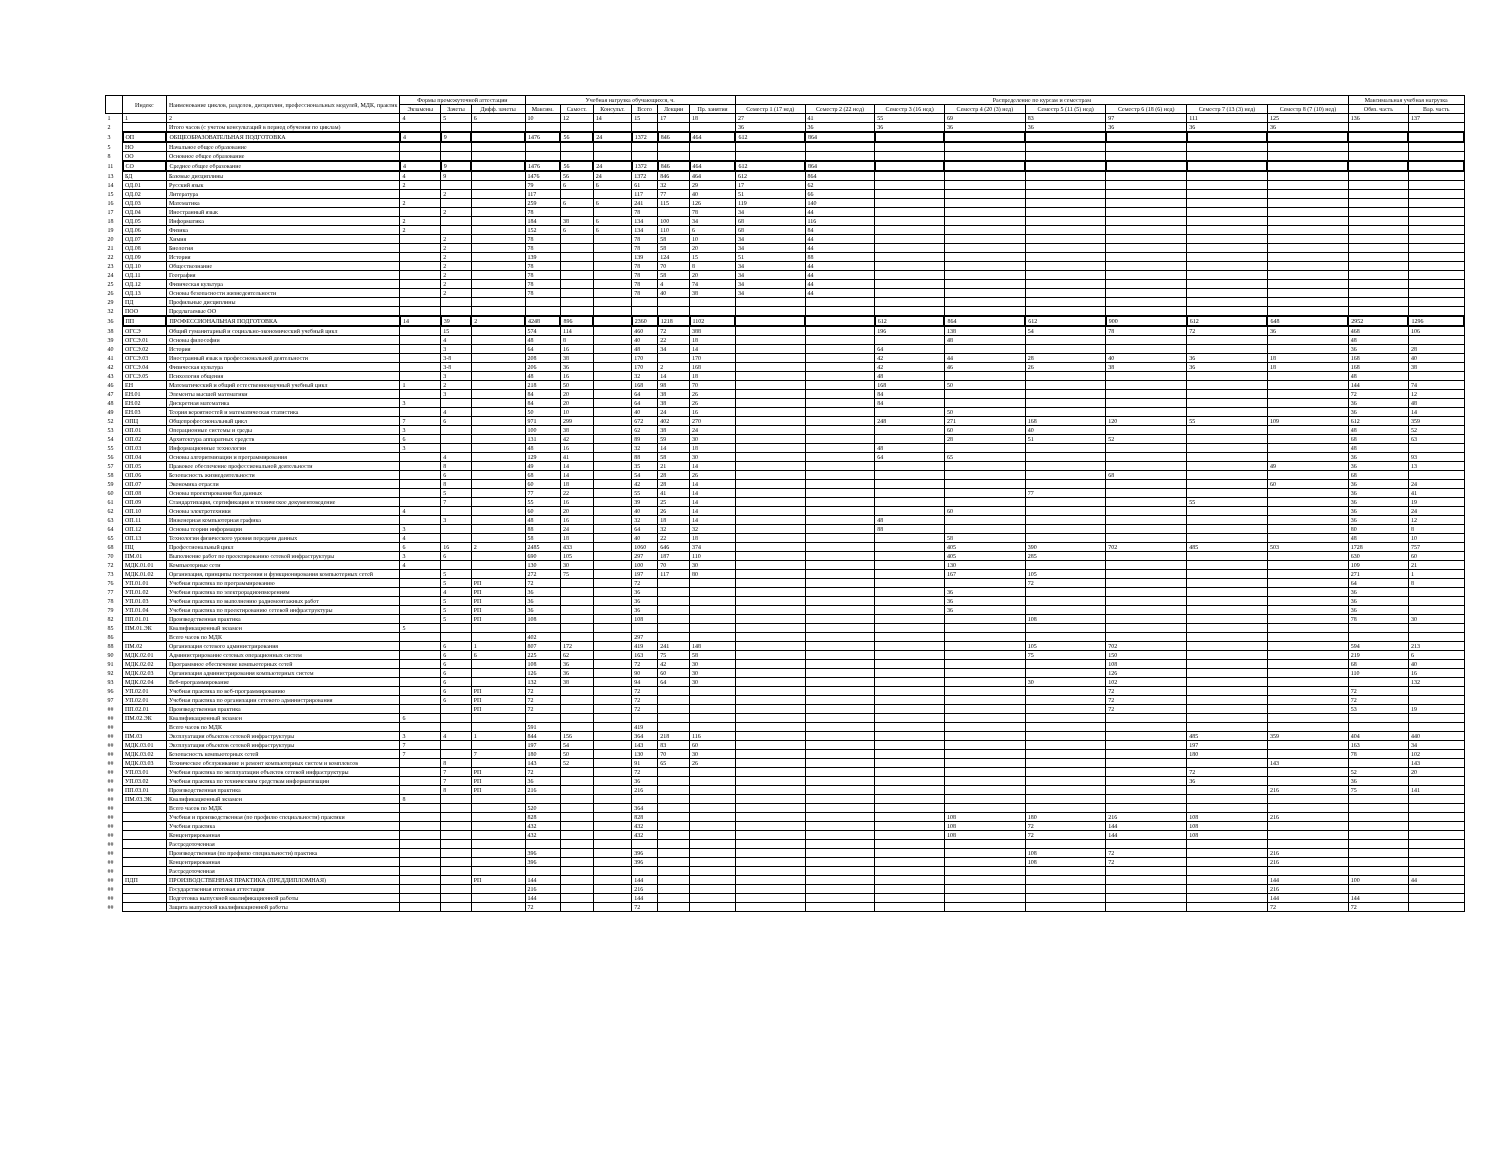| | Индекс | Наименование циклов, разделов, дисциплин, профессиональных модулей, МДК, практик | Формы промежуточной аттестации | | | Учебная нагрузка обучающихся, ч. | | | | | | Распределение по курсам и семестрам | | | | | | | | Максимальная учебная нагрузка | |
| --- | --- | --- | --- | --- | --- | --- | --- | --- | --- | --- | --- | --- | --- | --- | --- | --- | --- | --- | --- | --- | --- |
| | | | Экзамены | Зачеты | Дифф. зачеты | Максим. | Самост. | Консульт. | Всего | Лекции | Пр. занятия | Семестр 1 (17 нед) | Семестр 2 (22 нед) | Семестр 3 (16 нед) | Семестр 4 (20 (3) нед) | Семестр 5 (11 (5) нед) | Семестр 6 (18 (6) нед) | Семестр 7 (13 (3) нед) | Семестр 8 (7 (10) нед) | Обяз. часть | Вар. часть |
| 1 | 1 | 2 | 4 | 5 | 6 | 10 | 12 | 14 | 15 | 17 | 18 | 27 | 41 | 55 | 69 | 83 | 97 | 111 | 125 | 136 | 137 |
| 2 | | Итого часов (с учетом консультаций в период обучения по циклам) | | | | | | | | | | 36 | 36 | 36 | 36 | 36 | 36 | 36 | 36 | | |
| 3 | ОП | ОБЩЕОБРАЗОВАТЕЛЬНАЯ ПОДГОТОВКА | 4 | 9 | | 1476 | 56 | 24 | 1372 | 846 | 464 | 612 | 864 | | | | | | | | |
| 5 | НО | Начальное общее образование | | | | | | | | | | | | | | | | | | | |
| 8 | ОО | Основное общее образование | | | | | | | | | | | | | | | | | | | |
| 11 | СО | Среднее общее образование | 4 | 9 | | 1476 | 56 | 24 | 1372 | 846 | 464 | 612 | 864 | | | | | | | | |
| 13 | БД | Базовые дисциплины | 4 | 9 | | 1476 | 56 | 24 | 1372 | 846 | 464 | 612 | 864 | | | | | | | | |
| 14 | ОД.01 | Русский язык | 2 | | | 79 | 6 | 6 | 61 | 32 | 29 | 17 | 62 | | | | | | | | |
| 15 | ОД.02 | Литература | | 2 | | 117 | | | 117 | 77 | 40 | 51 | 66 | | | | | | | | |
| 16 | ОД.03 | Математика | 2 | | | 259 | 6 | 6 | 241 | 115 | 126 | 119 | 140 | | | | | | | | |
| 17 | ОД.04 | Иностранный язык | | 2 | | 78 | | | 78 | | 78 | 34 | 44 | | | | | | | | |
| 18 | ОД.05 | Информатика | 2 | | | 184 | 38 | 6 | 134 | 100 | 34 | 68 | 116 | | | | | | | | |
| 19 | ОД.06 | Физика | 2 | | | 152 | 6 | 6 | 134 | 110 | 6 | 68 | 84 | | | | | | | | |
| 20 | ОД.07 | Химия | | 2 | | 78 | | | 78 | 58 | 10 | 34 | 44 | | | | | | | | |
| 21 | ОД.08 | Биология | | 2 | | 78 | | | 78 | 58 | 20 | 34 | 44 | | | | | | | | |
| 22 | ОД.09 | История | | 2 | | 139 | | | 139 | 124 | 15 | 51 | 88 | | | | | | | | |
| 23 | ОД.10 | Обществознание | | 2 | | 78 | | | 78 | 70 | 8 | 34 | 44 | | | | | | | | |
| 24 | ОД.11 | География | | 2 | | 78 | | | 78 | 58 | 20 | 34 | 44 | | | | | | | | |
| 25 | ОД.12 | Физическая культура | | 2 | | 78 | | | 78 | 4 | 74 | 34 | 44 | | | | | | | | |
| 26 | ОД.13 | Основы безопасности жизнедеятельности | | 2 | | 78 | | | 78 | 40 | 38 | 34 | 44 | | | | | | | | |
| 29 | ПД | Профильные дисциплины | | | | | | | | | | | | | | | | | | | |
| 32 | ПОО | Предлагаемые ОО | | | | | | | | | | | | | | | | | | | |
| 36 | ПП | ПРОФЕССИОНАЛЬНАЯ ПОДГОТОВКА | 14 | 39 | 2 | 4248 | 896 | | 2360 | 1218 | 1102 | | | 612 | 864 | 612 | 900 | 612 | 648 | 2952 | 1296 |
| 38 | ОГСЭ | Общий гуманитарный и социально-экономический учебный цикл | | 15 | | 574 | 114 | | 460 | 72 | 388 | | | 196 | 138 | 54 | 78 | 72 | 36 | 468 | 106 |
| 39 | ОГСЭ.01 | Основы философии | | 4 | | 48 | 8 | | 40 | 22 | 18 | | | | 48 | | | | | 48 | |
| 40 | ОГСЭ.02 | История | | 3 | | 64 | 16 | | 48 | 34 | 14 | | | 64 | | | | | | 36 | 28 |
| 41 | ОГСЭ.03 | Иностранный язык в профессиональной деятельности | | 3-8 | | 208 | 38 | | 170 | | 170 | | | 42 | 44 | 28 | 40 | 36 | 18 | 168 | 40 |
| 42 | ОГСЭ.04 | Физическая культура | | 3-8 | | 206 | 36 | | 170 | 2 | 168 | | | 42 | 46 | 26 | 38 | 36 | 18 | 168 | 38 |
| 43 | ОГСЭ.05 | Психология общения | | 3 | | 48 | 16 | | 32 | 14 | 18 | | | 48 | | | | | | 48 | |
| 46 | ЕН | Математический и общий естественнонаучный учебный цикл | 1 | 2 | | 218 | 50 | | 168 | 98 | 70 | | | 168 | 50 | | | | | 144 | 74 |
| 47 | ЕН.01 | Элементы высшей математики | | 3 | | 84 | 20 | | 64 | 38 | 26 | | | 84 | | | | | | 72 | 12 |
| 48 | ЕН.02 | Дискретная математика | 3 | | | 84 | 20 | | 64 | 38 | 26 | | | 84 | | | | | | 36 | 48 |
| 49 | ЕН.03 | Теория вероятностей и математическая статистика | | 4 | | 50 | 10 | | 40 | 24 | 16 | | | | 50 | | | | | 36 | 14 |
| 52 | ОПЦ | Общепрофессиональный цикл | 7 | 6 | | 971 | 299 | | 672 | 402 | 270 | | | 248 | 271 | 168 | 120 | 55 | 109 | 612 | 359 |
| 53 | ОП.01 | Операционные системы и среды | 3 | | | 100 | 38 | | 62 | 38 | 24 | | | | 60 | 40 | | | | 48 | 52 |
| 54 | ОП.02 | Архитектура аппаратных средств | 6 | | | 131 | 42 | | 89 | 59 | 30 | | | | 28 | 51 | 52 | | | 68 | 63 |
| 55 | ОП.03 | Информационные технологии | 3 | | | 48 | 16 | | 32 | 14 | 18 | | | 48 | | | | | | 48 | |
| 56 | ОП.04 | Основы алгоритмизации и программирования | | 4 | | 129 | 41 | | 88 | 58 | 30 | | | 64 | 65 | | | | | 36 | 93 |
| 57 | ОП.05 | Правовое обеспечение профессиональной деятельности | | 8 | | 49 | 14 | | 35 | 21 | 14 | | | | | | | | 49 | 36 | 13 |
| 58 | ОП.06 | Безопасность жизнедеятельности | | 6 | | 68 | 14 | | 54 | 28 | 26 | | | | | | 68 | | | 68 | |
| 59 | ОП.07 | Экономика отрасли | | 8 | | 60 | 18 | | 42 | 28 | 14 | | | | | | | | 60 | 36 | 24 |
| 60 | ОП.08 | Основы проектирования баз данных | | 5 | | 77 | 22 | | 55 | 41 | 14 | | | | | 77 | | | | 36 | 41 |
| 61 | ОП.09 | Стандартизация, сертификация и техническое документоведение | | 7 | | 55 | 16 | | 39 | 25 | 14 | | | | | | | 55 | | 36 | 19 |
| 62 | ОП.10 | Основы электротехники | 4 | | | 60 | 20 | | 40 | 26 | 14 | | | | 60 | | | | | 36 | 24 |
| 63 | ОП.11 | Инженерная компьютерная графика | | 3 | | 48 | 16 | | 32 | 18 | 14 | | | 48 | | | | | | 36 | 12 |
| 64 | ОП.12 | Основы теории информации | 3 | | | 88 | 24 | | 64 | 32 | 32 | | | 88 | | | | | | 80 | 8 |
| 65 | ОП.13 | Технологии физического уровня передачи данных | 4 | | | 58 | 18 | | 40 | 22 | 18 | | | | 58 | | | | | 48 | 10 |
| 68 | ПЦ | Профессиональный цикл | 6 | 16 | 2 | 2485 | 433 | | 1060 | 646 | 374 | | | | 405 | 390 | 702 | 485 | 503 | 1728 | 757 |
| 70 | ПМ.01 | Выполнение работ по проектированию сетевой инфраструктуры | 3 | 6 | | 690 | 105 | | 297 | 187 | 110 | | | | 405 | 285 | | | | 630 | 60 |
| 72 | МДК.01.01 | Компьютерные сети | 4 | | | 130 | 30 | | 100 | 70 | 30 | | | | 130 | | | | | 109 | 21 |
| 73 | МДК.01.02 | Организация, принципы построения и функционирования компьютерных сетей | | 5 | | 272 | 75 | | 197 | 117 | 80 | | | | 167 | 105 | | | | 271 | 1 |
| 76 | УП.01.01 | Учебная практика по программированию | | 5 | РП | 72 | | | 72 | | | | | | | 72 | | | | 64 | 8 |
| 77 | УП.01.02 | Учебная практика по электрорадиоизмерениям | | 4 | РП | 36 | | | 36 | | | | | | 36 | | | | | 36 | |
| 78 | УП.01.03 | Учебная практика по выполнению радиомонтажных работ | | 5 | РП | 36 | | | 36 | | | | | | 36 | | | | | 36 | |
| 79 | УП.01.04 | Учебная практика по проектированию сетевой инфраструктуры | | 5 | РП | 36 | | | 36 | | | | | | 36 | | | | | 36 | |
| 82 | ПП.01.01 | Производственная практика | | 5 | РП | 108 | | | 108 | | | | | | | 108 | | | | 78 | 30 |
| 85 | ПМ.01.ЭК | Квалификационный экзамен | 5 | | | | | | | | | | | | | | | | | | |
| 86 | | Всего часов по МДК | | | | 402 | | | 297 | | | | | | | | | | | | |
| 88 | ПМ.02 | Организация сетевого администрирования | | 6 | 1 | 807 | 172 | | 419 | 241 | 148 | | | | | 105 | 702 | | | 594 | 213 |
| 90 | МДК.02.01 | Администрирование сетевых операционных систем | | 6 | 6 | 225 | 62 | | 163 | 75 | 58 | | | | | 75 | 150 | | | 219 | 6 |
| 91 | МДК.02.02 | Программное обеспечение компьютерных сетей | | 6 | | 108 | 36 | | 72 | 42 | 30 | | | | | | 108 | | | 68 | 40 |
| 92 | МДК.02.03 | Организация администрирования компьютерных систем | | 6 | | 126 | 36 | | 90 | 60 | 30 | | | | | | 126 | | | 110 | 16 |
| 93 | МДК.02.04 | Веб-программирование | | 6 | | 132 | 38 | | 94 | 64 | 30 | | | | | 30 | 102 | | | | 132 |
| 96 | УП.02.01 | Учебная практика по веб-программированию | | 6 | РП | 72 | | | 72 | | | | | | | | 72 | | | 72 | |
| 97 | УП.02.01 | Учебная практика по организации сетевого администрирования | | 6 | РП | 72 | | | 72 | | | | | | | | 72 | | | 72 | |
| ## | ПП.02.01 | Производственная практика | | | РП | 72 | | | 72 | | | | | | | | 72 | | | 53 | 19 |
| ## | ПМ.02.ЭК | Квалификационный экзамен | 6 | | | | | | | | | | | | | | | | | | |
| ## | | Всего часов по МДК | | | | 591 | | | 419 | | | | | | | | | | | | |
| ## | ПМ.03 | Эксплуатация объектов сетевой инфраструктуры | 3 | 4 | 1 | 844 | 156 | | 364 | 218 | 116 | | | | | | | 485 | 359 | 404 | 440 |
| ## | МДК.03.01 | Эксплуатация объектов сетевой инфраструктуры | 7 | | | 197 | 54 | | 143 | 83 | 60 | | | | | | | 197 | | 163 | 34 |
| ## | МДК.03.02 | Безопасность компьютерных сетей | 7 | | 7 | 180 | 50 | | 130 | 70 | 30 | | | | | | | 180 | | 78 | 102 |
| ## | МДК.03.03 | Техническое обслуживание и ремонт компьютерных систем и комплексов | | 8 | | 143 | 52 | | 91 | 65 | 26 | | | | | | | | 143 | | 143 |
| ## | УП.03.01 | Учебная практика по эксплуатации объектов сетевой инфраструктуры | | 7 | РП | 72 | | | 72 | | | | | | | | | 72 | | 52 | 20 |
| ## | УП.03.02 | Учебная практика по техническим средствам информатизации | | 7 | РП | 36 | | | 36 | | | | | | | | | 36 | | 36 | |
| ## | ПП.03.01 | Производственная практика | | 8 | РП | 216 | | | 216 | | | | | | | | | | 216 | 75 | 141 |
| ## | ПМ.03.ЭК | Квалификационный экзамен | 8 | | | | | | | | | | | | | | | | | | |
| ## | | Всего часов по МДК | | | | 520 | | | 364 | | | | | | | | | | | | |
| ## | | Учебная и производственная (по профилю специальности) практики | | | | 828 | | | 828 | | | | | | 108 | 180 | 216 | 108 | 216 | | |
| ## | | Учебная практика | | | | 432 | | | 432 | | | | | | 108 | 72 | 144 | 108 | | | |
| ## | | Концентрированная | | | | 432 | | | 432 | | | | | | 108 | 72 | 144 | 108 | | | |
| ## | | Рассредоточенная | | | | | | | | | | | | | | | | | | | |
| ## | | Производственная (по профилю специальности) практика | | | | 396 | | | 396 | | | | | | | 108 | 72 | | 216 | | |
| ## | | Концентрированная | | | | 396 | | | 396 | | | | | | | 108 | 72 | | 216 | | |
| ## | | Рассредоточенная | | | | | | | | | | | | | | | | | | | |
| ## | ПДП | ПРОИЗВОДСТВЕННАЯ ПРАКТИКА (ПРЕДДИПЛОМНАЯ) | | | РП | 144 | | | 144 | | | | | | | | | | 144 | 100 | 44 |
| ## | | Государственная итоговая аттестация | | | | 216 | | | 216 | | | | | | | | | | 216 | | |
| ## | | Подготовка выпускной квалификационной работы | | | | 144 | | | 144 | | | | | | | | | | 144 | 144 | |
| ## | | Защита выпускной квалификационной работы | | | | 72 | | | 72 | | | | | | | | | | 72 | 72 | |